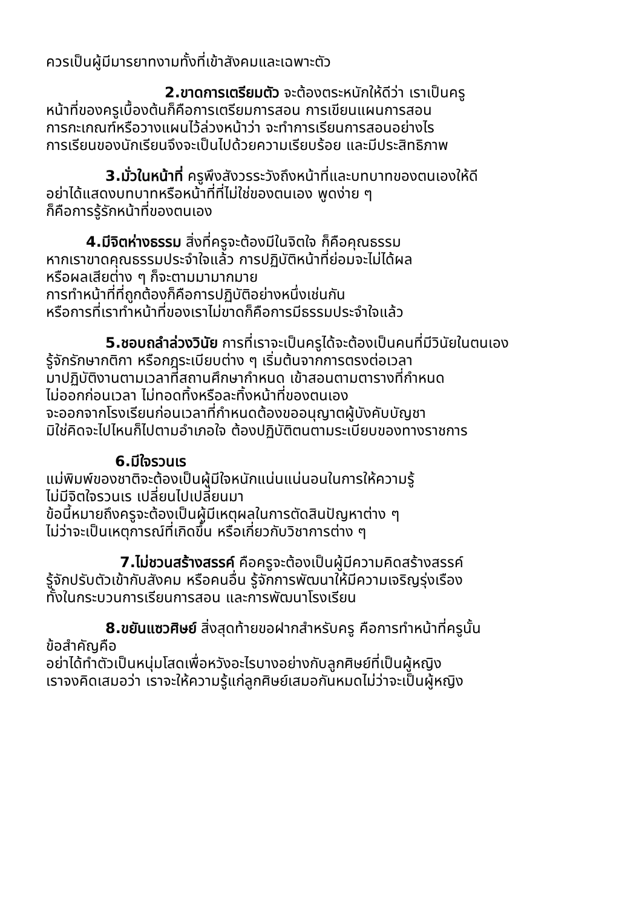ควรเป็นผู้มีมารยาทงามทั้งที่เข้าสังคมและเฉพาะตัว
2.ขาดการเตรียมตัว จะต้องตระหนักให้ดีว่า เราเป็นครู
หน้าที่ของครูเบื้องต้นก็คือการเตรียมการสอน การเขียนแผนการสอน
การกะเกณฑ์หรือวางแผนไว้ล่วงหน้าว่า จะทำการเรียนการสอนอย่างไร
การเรียนของนักเรียนจึงจะเป็นไปด้วยความเรียบร้อย และมีประสิทธิภาพ
3.มั่วในหน้าที่ ครูพึงสังวรระวังถึงหน้าที่และบทบาทของตนเองให้ดี
อย่าได้แสดงบทบาทหรือหน้าที่ที่ไม่ใช่ของตนเอง พูดง่าย ๆ
ก็คือการรู้รักหน้าที่ของตนเอง
4.มีจิตห่างธรรม สิ่งที่ครูจะต้องมีในจิตใจ ก็คือคุณธรรม
หากเราขาดคุณธรรมประจำใจแล้ว การปฏิบัติหน้าที่ย่อมจะไม่ได้ผล
หรือผลเสียต่าง ๆ ก็จะตามมามากมาย
การทำหน้าที่ที่ถูกต้องก็คือการปฏิบัติอย่างหนึ่งเช่นกัน
หรือการที่เราทำหน้าที่ของเราไม่ขาดก็คือการมีธรรมประจำใจแล้ว
5.ชอบถลำล่วงวินัย การที่เราจะเป็นครูได้จะต้องเป็นคนที่มีวินัยในตนเอง
รู้จักรักษากติกา หรือกฎระเบียบต่าง ๆ เริ่มต้นจากการตรงต่อเวลา
มาปฏิบัติงานตามเวลาที่สถานศึกษากำหนด เข้าสอนตามตารางที่กำหนด
ไม่ออกก่อนเวลา ไม่ทอดทิ้งหรือละทิ้งหน้าที่ของตนเอง
จะออกจากโรงเรียนก่อนเวลาที่กำหนดต้องขออนุญาตผู้บังคับบัญชา
มิใช่คิดจะไปไหนก็ไปตามอำเภอใจ ต้องปฏิบัติตนตามระเบียบของทางราชการ
6.มีใจรวนเร
แม่พิมพ์ของชาติจะต้องเป็นผู้มีใจหนักแน่นแน่นอนในการให้ความรู้
ไม่มีจิตใจรวนเร เปลี่ยนไปเปลี่ยนมา
ข้อนี้หมายถึงครูจะต้องเป็นผู้มีเหตุผลในการตัดสินปัญหาต่าง ๆ
ไม่ว่าจะเป็นเหตุการณ์ที่เกิดขึ้น หรือเกี่ยวกับวิชาการต่าง ๆ
7.ไม่ชวนสร้างสรรค์ คือครูจะต้องเป็นผู้มีความคิดสร้างสรรค์
รู้จักปรับตัวเข้ากับสังคม หรือคนอื่น รู้จักการพัฒนาให้มีความเจริญรุ่งเรือง
ทั้งในกระบวนการเรียนการสอน และการพัฒนาโรงเรียน
8.ขยันแซวศิษย์ สิ่งสุดท้ายขอฝากสำหรับครู คือการทำหน้าที่ครูนั้น
ข้อสำคัญคือ
อย่าได้ทำตัวเป็นหนุ่มโสดเพื่อหวังอะไรบางอย่างกับลูกศิษย์ที่เป็นผู้หญิง
เราจงคิดเสมอว่า เราจะให้ความรู้แก่ลูกศิษย์เสมอกันหมดไม่ว่าจะเป็นผู้หญิง